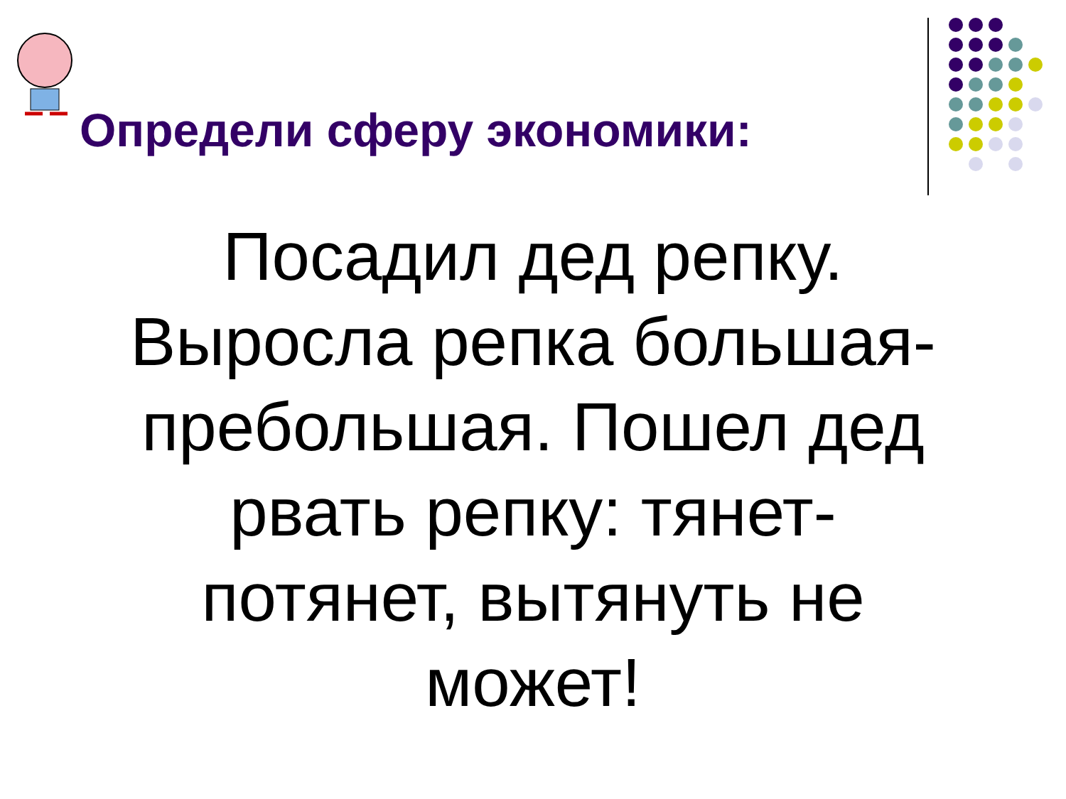Определи сферу экономики:
Посадил дед репку. Выросла репка большая-пребольшая. Пошел дед рвать репку: тянет-потянет, вытянуть не может!